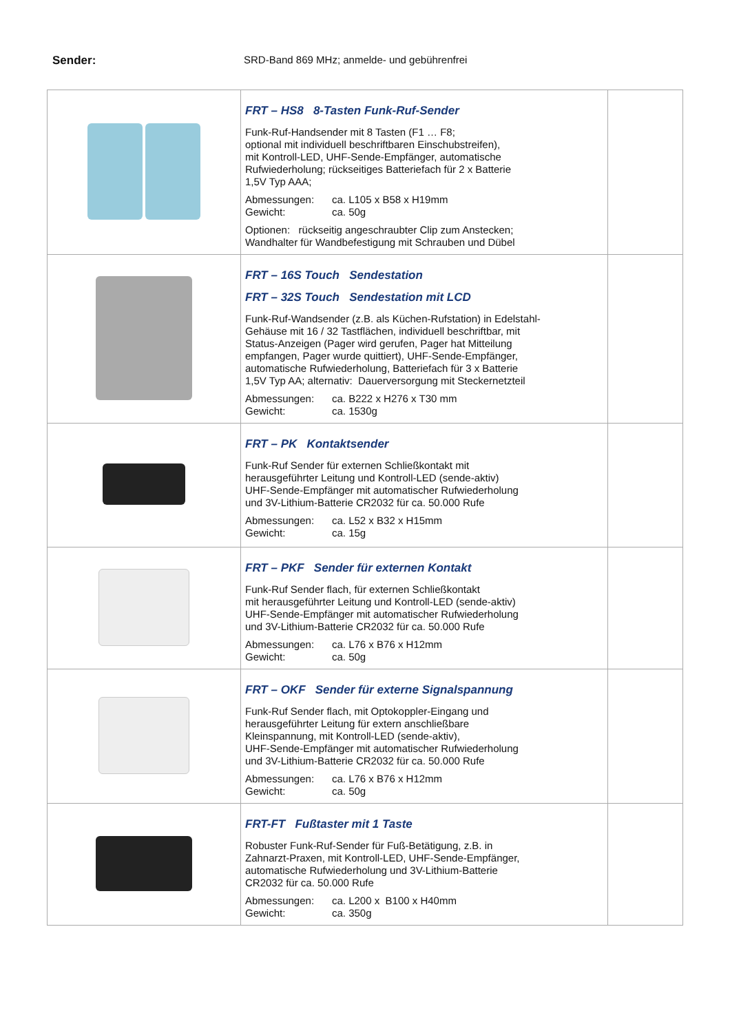Sender: SRD-Band 869 MHz; anmelde- und gebührenfrei
| | FRT – HS8 8-Tasten Funk-Ruf-Sender Funk-Ruf-Handsender mit 8 Tasten (F1 … F8; optional mit individuell beschriftbaren Einschubstreifen), mit Kontroll-LED, UHF-Sende-Empfänger, automatische Rufwiederholung; rückseitiges Batteriefach für 2 x Batterie 1,5V Typ AAA; Abmessungen: ca. L105 x B58 x H19mm Gewicht: ca. 50g Optionen: rückseitig angeschraubter Clip zum Anstecken; Wandhalter für Wandbefestigung mit Schrauben und Dübel | |
| | FRT – 16S Touch Sendestation FRT – 32S Touch Sendestation mit LCD Funk-Ruf-Wandsender (z.B. als Küchen-Rufstation) in Edelstahl- Gehäuse mit 16 / 32 Tastflächen, individuell beschriftbar, mit Status-Anzeigen (Pager wird gerufen, Pager hat Mitteilung empfangen, Pager wurde quittiert), UHF-Sende-Empfänger, automatische Rufwiederholung, Batteriefach für 3 x Batterie 1,5V Typ AA; alternativ: Dauerversorgung mit Steckernetzteil Abmessungen: ca. B222 x H276 x T30 mm Gewicht: ca. 1530g | |
| | FRT – PK Kontaktsender Funk-Ruf Sender für externen Schließkontakt mit herausgeführter Leitung und Kontroll-LED (sende-aktiv) UHF-Sende-Empfänger mit automatischer Rufwiederholung und 3V-Lithium-Batterie CR2032 für ca. 50.000 Rufe Abmessungen: ca. L52 x B32 x H15mm Gewicht: ca. 15g | |
| | FRT – PKF Sender für externen Kontakt Funk-Ruf Sender flach, für externen Schließkontakt mit herausgeführter Leitung und Kontroll-LED (sende-aktiv) UHF-Sende-Empfänger mit automatischer Rufwiederholung und 3V-Lithium-Batterie CR2032 für ca. 50.000 Rufe Abmessungen: ca. L76 x B76 x H12mm Gewicht: ca. 50g | |
| | FRT – OKF Sender für externe Signalspannung Funk-Ruf Sender flach, mit Optokoppler-Eingang und herausgeführter Leitung für extern anschließbare Kleinspannung, mit Kontroll-LED (sende-aktiv), UHF-Sende-Empfänger mit automatischer Rufwiederholung und 3V-Lithium-Batterie CR2032 für ca. 50.000 Rufe Abmessungen: ca. L76 x B76 x H12mm Gewicht: ca. 50g | |
| | FRT-FT Fußtaster mit 1 Taste Robuster Funk-Ruf-Sender für Fuß-Betätigung, z.B. in Zahnarzt-Praxen, mit Kontroll-LED, UHF-Sende-Empfänger, automatische Rufwiederholung und 3V-Lithium-Batterie CR2032 für ca. 50.000 Rufe Abmessungen: ca. L200 x B100 x H40mm Gewicht: ca. 350g | |